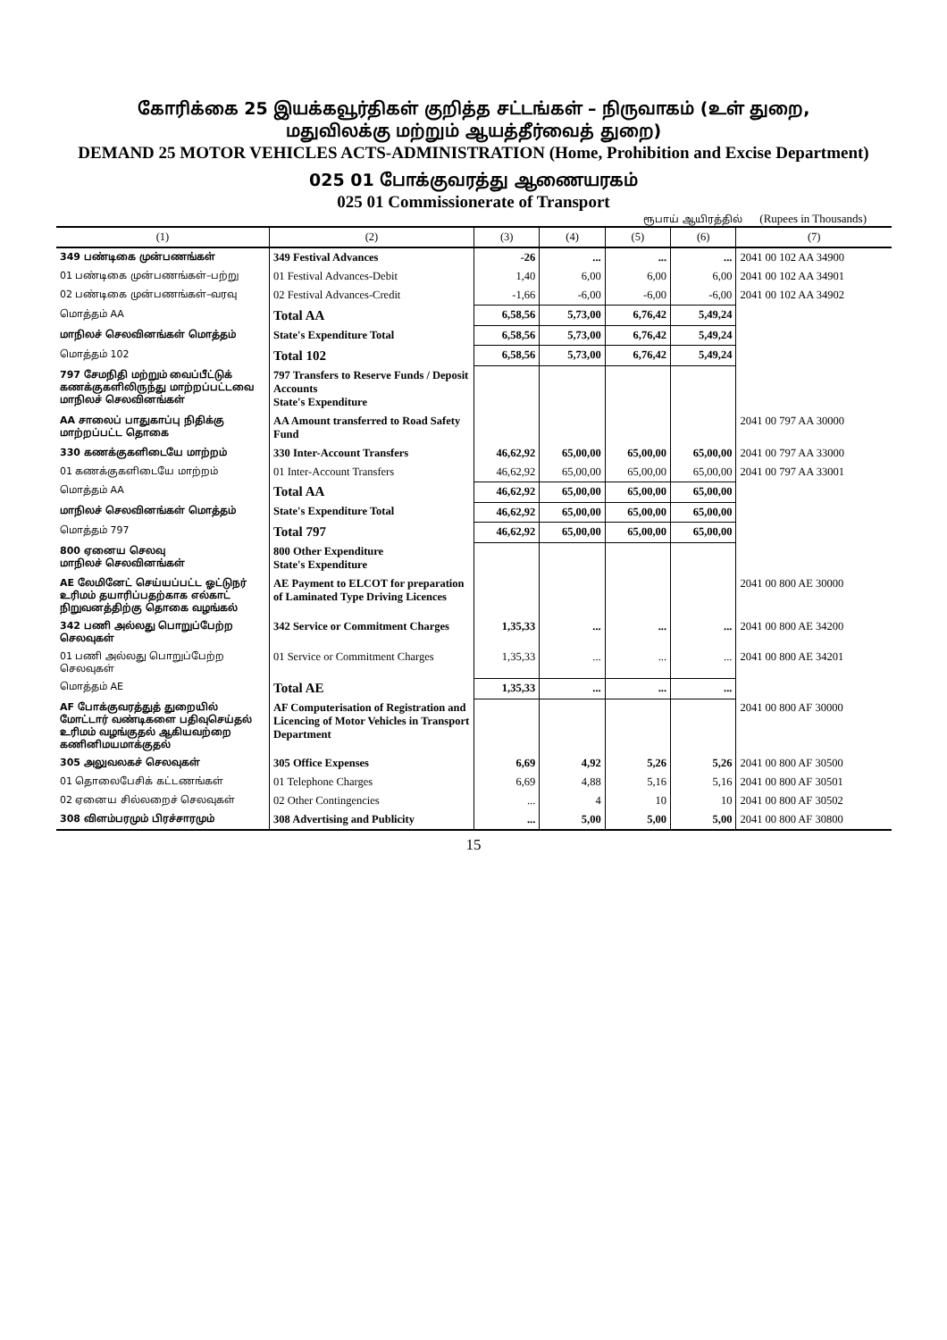கோரிக்கை 25 இயக்கவூர்திகள் குறித்த சட்டங்கள் – நிருவாகம் (உள் துறை,
மதுவிலக்கு மற்றும் ஆயத்தீர்வைத் துறை)
DEMAND 25 MOTOR VEHICLES ACTS-ADMINISTRATION (Home, Prohibition and Excise Department)
025 01 போக்குவரத்து ஆணையரகம்
025 01 Commissionerate of Transport
ரூபாய் ஆயிரத்தில் (Rupees in Thousands)
| (1) | (2) | (3) | (4) | (5) | (6) | (7) |
| --- | --- | --- | --- | --- | --- | --- |
| 349 பண்டிகை முன்பணங்கள் | 349 Festival Advances | -26 | ... | ... | ... | 2041 00 102 AA 34900 |
| 01 பண்டிகை முன்பணங்கள்–பற்று | 01 Festival Advances-Debit | 1,40 | 6,00 | 6,00 | 6,00 | 2041 00 102 AA 34901 |
| 02 பண்டிகை முன்பணங்கள்–வரவு | 02 Festival Advances-Credit | -1,66 | -6,00 | -6,00 | -6,00 | 2041 00 102 AA 34902 |
| மொத்தம் AA | Total AA | 6,58,56 | 5,73,00 | 6,76,42 | 5,49,24 | |
| மாநிலச் செலவினங்கள் மொத்தம் | State's Expenditure Total | 6,58,56 | 5,73,00 | 6,76,42 | 5,49,24 | |
| மொத்தம் 102 | Total 102 | 6,58,56 | 5,73,00 | 6,76,42 | 5,49,24 | |
| 797 சேமநிதி மற்றும் வைப்பீட்டுக் கணக்குகளிலிருந்து மாற்றப்பட்டவை மாநிலச் செலவினங்கள் | 797 Transfers to Reserve Funds / Deposit Accounts State's Expenditure | | | | | |
| AA சாலைப் பாதுகாப்பு நிதிக்கு மாற்றப்பட்ட தொகை | AA Amount transferred to Road Safety Fund | | | | | 2041 00 797 AA 30000 |
| 330 கணக்குகளிடையே மாற்றம் | 330 Inter-Account Transfers | 46,62,92 | 65,00,00 | 65,00,00 | 65,00,00 | 2041 00 797 AA 33000 |
| 01 கணக்குகளிடையே மாற்றம் | 01 Inter-Account Transfers | 46,62,92 | 65,00,00 | 65,00,00 | 65,00,00 | 2041 00 797 AA 33001 |
| மொத்தம் AA | Total AA | 46,62,92 | 65,00,00 | 65,00,00 | 65,00,00 | |
| மாநிலச் செலவினங்கள் மொத்தம் | State's Expenditure Total | 46,62,92 | 65,00,00 | 65,00,00 | 65,00,00 | |
| மொத்தம் 797 | Total 797 | 46,62,92 | 65,00,00 | 65,00,00 | 65,00,00 | |
| 800 ஏனைய செலவு மாநிலச் செலவினங்கள் | 800 Other Expenditure State's Expenditure | | | | | |
| AE லேமினேட் செய்யப்பட்ட ஓட்டுநர் உரிமம் தயாரிப்பதற்காக எல்காட் நிறுவனத்திற்கு தொகை வழங்கல் | AE Payment to ELCOT for preparation of Laminated Type Driving Licences | | | | | 2041 00 800 AE 30000 |
| 342 பணி அல்லது பொறுப்பேற்ற செலவுகள் | 342 Service or Commitment Charges | 1,35,33 | ... | ... | ... | 2041 00 800 AE 34200 |
| 01 பணி அல்லது பொறுப்பேற்ற செலவுகள் | 01 Service or Commitment Charges | 1,35,33 | ... | ... | ... | 2041 00 800 AE 34201 |
| மொத்தம் AE | Total AE | 1,35,33 | ... | ... | ... | |
| AF போக்குவரத்துத் துறையில் மோட்டார் வண்டிகளை பதிவுசெய்தல் உரிமம் வழங்குதல் ஆகியவற்றை கணினிமயமாக்குதல் | AF Computerisation of Registration and Licencing of Motor Vehicles in Transport Department | | | | | 2041 00 800 AF 30000 |
| 305 அலுவலகச் செலவுகள் | 305 Office Expenses | 6,69 | 4,92 | 5,26 | 5,26 | 2041 00 800 AF 30500 |
| 01 தொலைபேசிக் கட்டணங்கள் | 01 Telephone Charges | 6,69 | 4,88 | 5,16 | 5,16 | 2041 00 800 AF 30501 |
| 02 ஏனைய சில்லறைச் செலவுகள் | 02 Other Contingencies | ... | 4 | 10 | 10 | 2041 00 800 AF 30502 |
| 308 விளம்பரமும் பிரச்சாரமும் | 308 Advertising and Publicity | ... | 5,00 | 5,00 | 5,00 | 2041 00 800 AF 30800 |
15